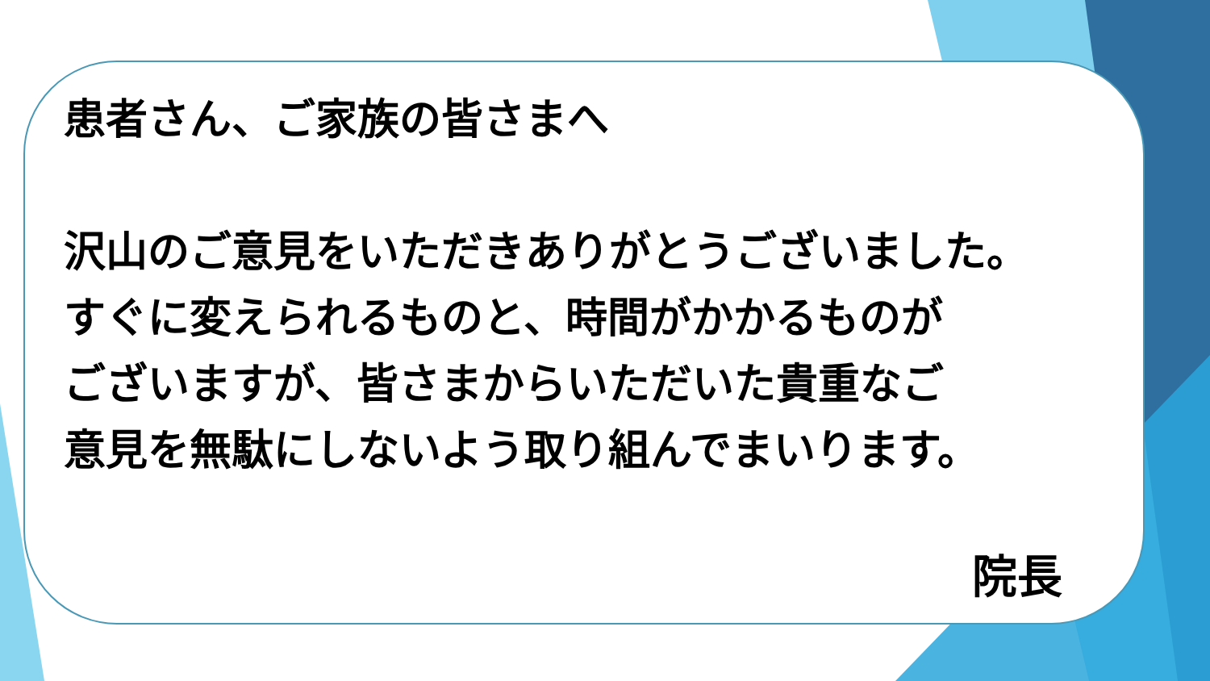患者さん、ご家族の皆さまへ
沢山のご意見をいただきありがとうございました。
すぐに変えられるものと、時間がかかるものが
ございますが、皆さまからいただいた貴重なご
意見を無駄にしないよう取り組んでまいります。
院長